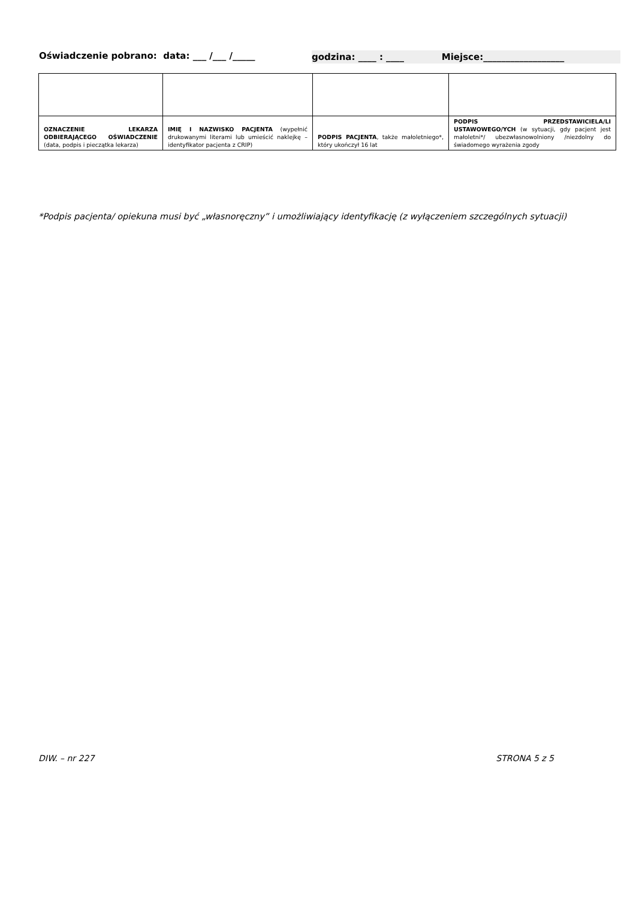Oświadczenie pobrano: data: ___ /___ /_____ godzina: ____ : ____ Miejsce:__________________
| OZNACZENIE LEKARZA ODBIERAJĄCEGO OŚWIADCZENIE (data, podpis i pieczątka lekarza) | IMIĘ I NAZWISKO PACJENTA (wypełnić drukowanymi literami lub umieścić naklejkę – identyfikator pacjenta z CRIP) | PODPIS PACJENTA , także małoletniego*, który ukończył 16 lat | PODPIS PRZEDSTAWICIELA/LI USTAWOWEGO/YCH (w sytuacji, gdy pacjent jest małoletni*/ ubezwłasnowolniony /niezdolny do świadomego wyrażenia zgody |
*Podpis pacjenta/ opiekuna musi być „własnoręczny” i umożliwiający identyfikację (z wyłączeniem szczególnych sytuacji)
DIW. – nr 227 STRONA 5 z 5